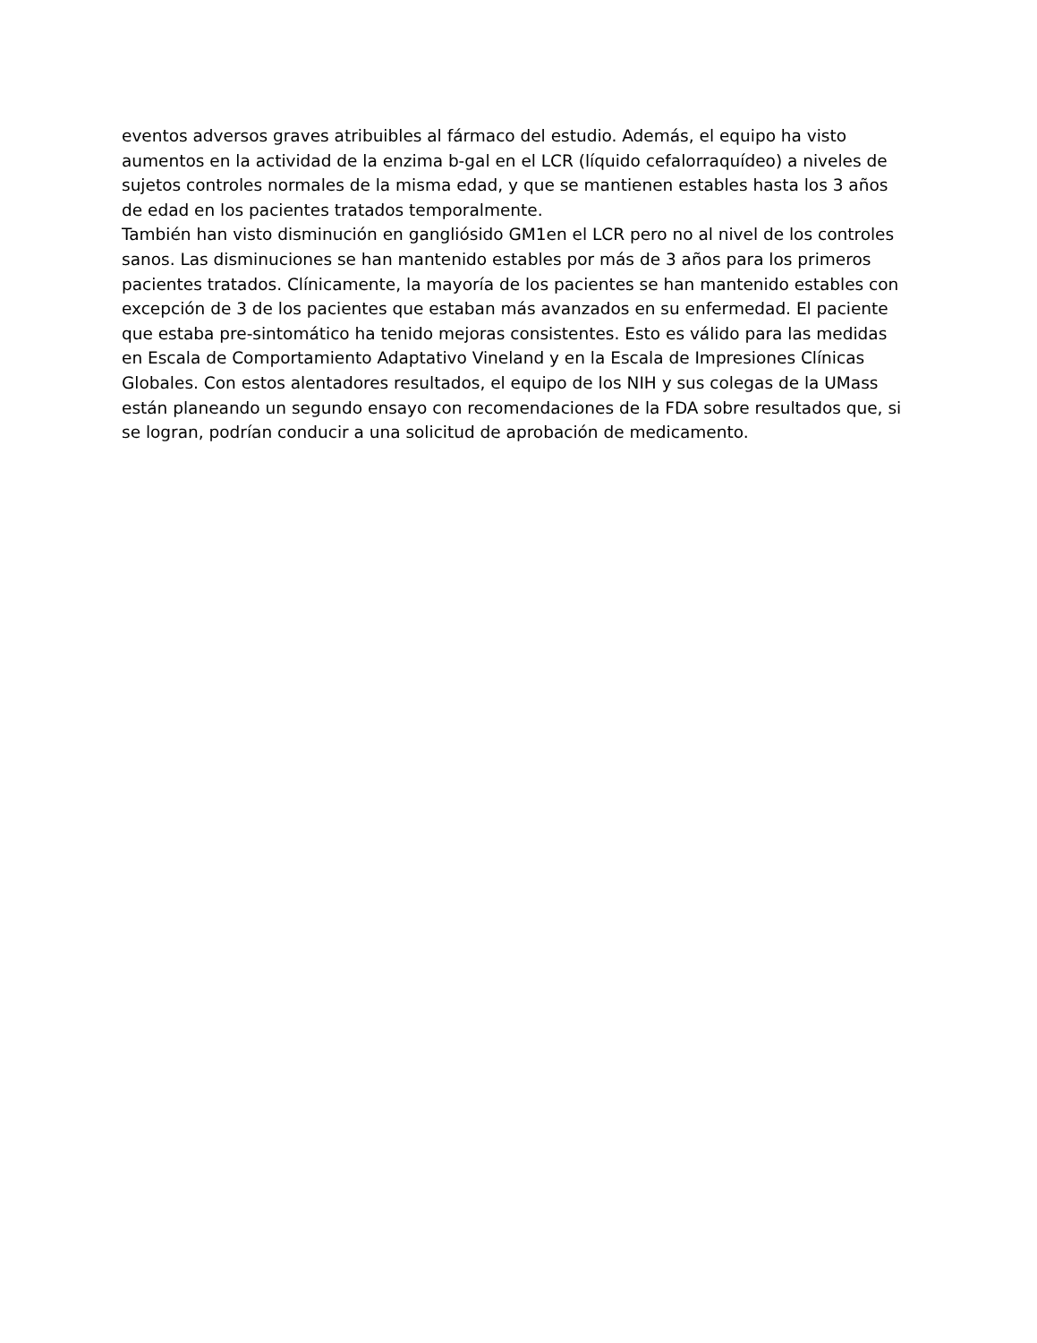eventos adversos graves atribuibles al fármaco del estudio. Además, el equipo ha visto aumentos en la actividad de la enzima b-gal en el LCR (líquido cefalorraquídeo) a niveles de sujetos controles normales de la misma edad, y que se mantienen estables hasta los 3 años de edad en los pacientes tratados temporalmente.
También han visto disminución en gangliósido GM1en el LCR pero no al nivel de los controles sanos. Las disminuciones se han mantenido estables por más de 3 años para los primeros pacientes tratados. Clínicamente, la mayoría de los pacientes se han mantenido estables con excepción de 3 de los pacientes que estaban más avanzados en su enfermedad. El paciente que estaba pre-sintomático ha tenido mejoras consistentes. Esto es válido para las medidas en Escala de Comportamiento Adaptativo Vineland y en la Escala de Impresiones Clínicas Globales. Con estos alentadores resultados, el equipo de los NIH y sus colegas de la UMass están planeando un segundo ensayo con recomendaciones de la FDA sobre resultados que, si se logran, podrían conducir a una solicitud de aprobación de medicamento.